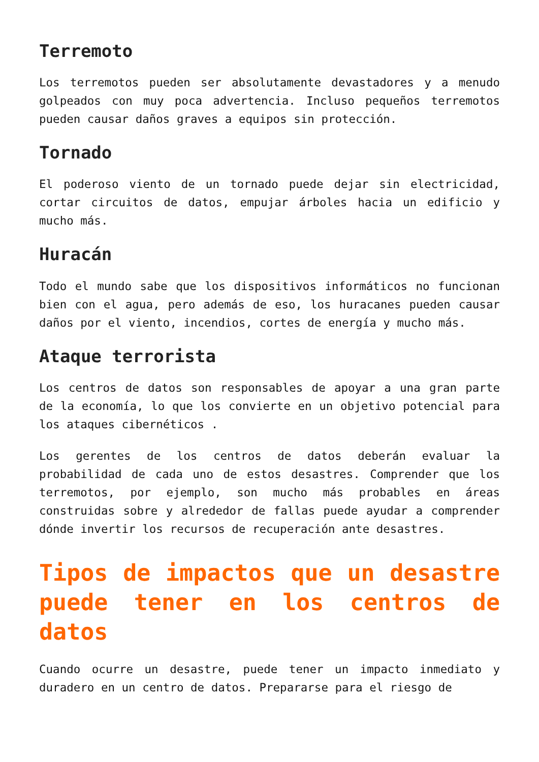Terremoto
Los terremotos pueden ser absolutamente devastadores y a menudo golpeados con muy poca advertencia. Incluso pequeños terremotos pueden causar daños graves a equipos sin protección.
Tornado
El poderoso viento de un tornado puede dejar sin electricidad, cortar circuitos de datos, empujar árboles hacia un edificio y mucho más.
Huracán
Todo el mundo sabe que los dispositivos informáticos no funcionan bien con el agua, pero además de eso, los huracanes pueden causar daños por el viento, incendios, cortes de energía y mucho más.
Ataque terrorista
Los centros de datos son responsables de apoyar a una gran parte de la economía, lo que los convierte en un objetivo potencial para los ataques cibernéticos .
Los gerentes de los centros de datos deberán evaluar la probabilidad de cada uno de estos desastres. Comprender que los terremotos, por ejemplo, son mucho más probables en áreas construidas sobre y alrededor de fallas puede ayudar a comprender dónde invertir los recursos de recuperación ante desastres.
Tipos de impactos que un desastre puede tener en los centros de datos
Cuando ocurre un desastre, puede tener un impacto inmediato y duradero en un centro de datos. Prepararse para el riesgo de